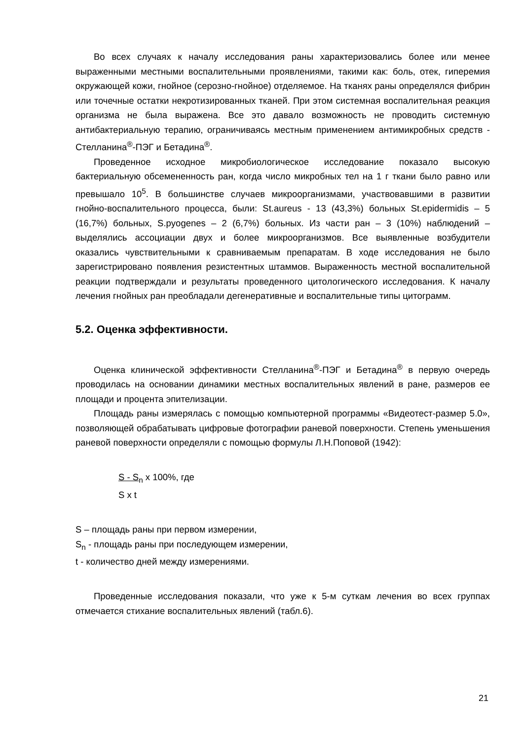Во всех случаях к началу исследования раны характеризовались более или менее выраженными местными воспалительными проявлениями, такими как: боль, отек, гиперемия окружающей кожи, гнойное (серозно-гнойное) отделяемое. На тканях раны определялся фибрин или точечные остатки некротизированных тканей. При этом системная воспалительная реакция организма не была выражена. Все это давало возможность не проводить системную антибактериальную терапию, ограничиваясь местным применением антимикробных средств - Стелланина<sup>®</sup>-ПЭГ и Бетадина<sup>®</sup>.
Проведенное исходное микробиологическое исследование показало высокую бактериальную обсемененность ран, когда число микробных тел на 1 г ткани было равно или превышало 10<sup>5</sup>. В большинстве случаев микроорганизмами, участвовавшими в развитии гнойно-воспалительного процесса, были: St.aureus - 13 (43,3%) больных St.epidermidis – 5 (16,7%) больных, S.pyogenes – 2 (6,7%) больных. Из части ран – 3 (10%) наблюдений – выделялись ассоциации двух и более микроорганизмов. Все выявленные возбудители оказались чувствительными к сравниваемым препаратам. В ходе исследования не было зарегистрировано появления резистентных штаммов. Выраженность местной воспалительной реакции подтверждали и результаты проведенного цитологического исследования. К началу лечения гнойных ран преобладали дегенеративные и воспалительные типы цитограмм.
5.2. Оценка эффективности.
Оценка клинической эффективности Стелланина<sup>®</sup>-ПЭГ и Бетадина<sup>®</sup> в первую очередь проводилась на основании динамики местных воспалительных явлений в ране, размеров ее площади и процента эпителизации.
Площадь раны измерялась с помощью компьютерной программы «Видеотест-размер 5.0», позволяющей обрабатывать цифровые фотографии раневой поверхности. Степень уменьшения раневой поверхности определяли с помощью формулы Л.Н.Поповой (1942):
S - S<sub>n</sub> x 100%, где
S x t
S – площадь раны при первом измерении,
S<sub>n</sub> - площадь раны при последующем измерении,
t - количество дней между измерениями.
Проведенные исследования показали, что уже к 5-м суткам лечения во всех группах отмечается стихание воспалительных явлений (табл.6).
21